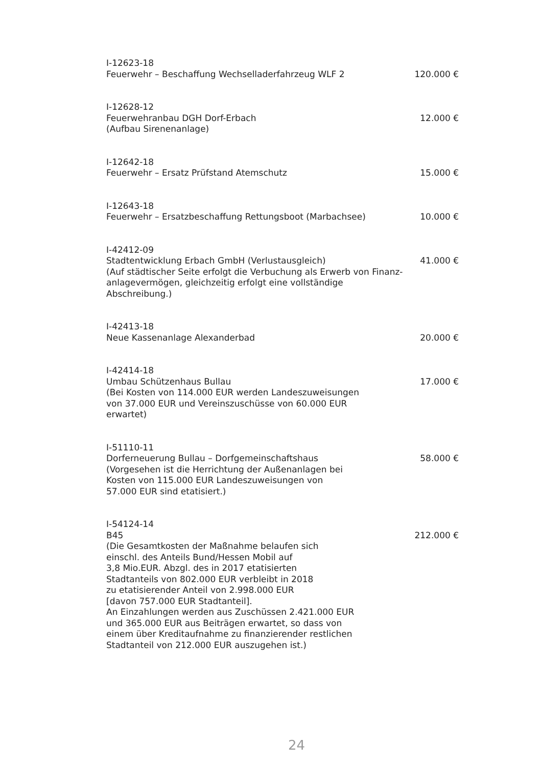I-12623-18
Feuerwehr – Beschaffung Wechselladerfahrzeug WLF 2 120.000 €
I-12628-12
Feuerwehranbau DGH Dorf-Erbach 12.000 €
(Aufbau Sirenenanlage)
I-12642-18
Feuerwehr – Ersatz Prüfstand Atemschutz 15.000 €
I-12643-18
Feuerwehr – Ersatzbeschaffung Rettungsboot (Marbachsee) 10.000 €
I-42412-09
Stadtentwicklung Erbach GmbH (Verlustausgleich) 41.000 €
(Auf städtischer Seite erfolgt die Verbuchung als Erwerb von Finanz-
anlagevermögen, gleichzeitig erfolgt eine vollständige
Abschreibung.)
I-42413-18
Neue Kassenanlage Alexanderbad 20.000 €
I-42414-18
Umbau Schützenhaus Bullau 17.000 €
(Bei Kosten von 114.000 EUR werden Landeszuweisungen
von 37.000 EUR und Vereinszuschüsse von 60.000 EUR
erwartet)
I-51110-11
Dorferneuerung Bullau – Dorfgemeinschaftshaus 58.000 €
(Vorgesehen ist die Herrichtung der Außenanlagen bei
Kosten von 115.000 EUR Landeszuweisungen von
57.000 EUR sind etatisiert.)
I-54124-14
B45 212.000 €
(Die Gesamtkosten der Maßnahme belaufen sich
einschl. des Anteils Bund/Hessen Mobil auf
3,8 Mio.EUR. Abzgl. des in 2017 etatisierten
Stadtanteils von 802.000 EUR verbleibt in 2018
zu etatisierender Anteil von 2.998.000 EUR
[davon 757.000 EUR Stadtanteil].
An Einzahlungen werden aus Zuschüssen 2.421.000 EUR
und 365.000 EUR aus Beiträgen erwartet, so dass von
einem über Kreditaufnahme zu finanzierender restlichen
Stadtanteil von 212.000 EUR auszugehen ist.)
24